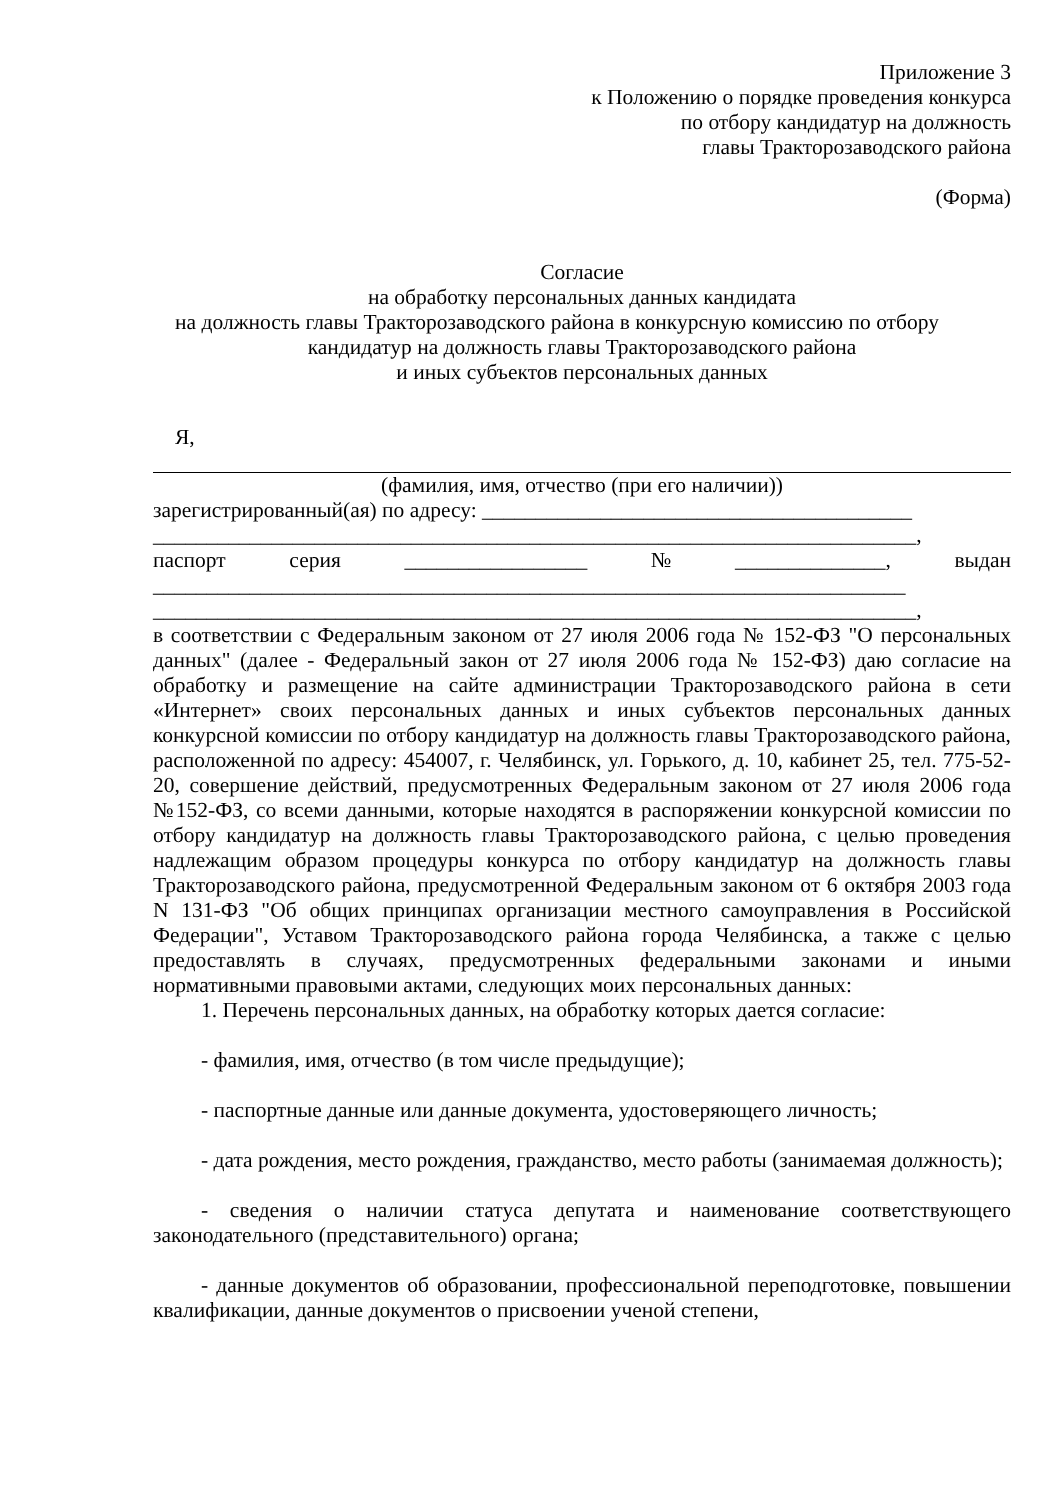Приложение 3
к Положению о порядке проведения конкурса
по отбору кандидатур на должность
главы Тракторозаводского района
(Форма)
Согласие
на обработку персональных данных кандидата
на должность главы Тракторозаводского района в конкурсную комиссию по отбору
кандидатур на должность главы Тракторозаводского района
и иных субъектов персональных данных
Я,
(фамилия, имя, отчество (при его наличии))
зарегистрированный(ая) по адресу: ________________________________________
_______________________________________________________________________,
паспорт серия _________________ № ______________, выдан
______________________________________________________________________
_______________________________________________________________________,
в соответствии с Федеральным законом от 27 июля 2006 года № 152-ФЗ "О персональных данных" (далее - Федеральный закон от 27 июля 2006 года № 152-ФЗ) даю согласие на обработку и размещение на сайте администрации Тракторозаводского района в сети «Интернет» своих персональных данных и иных субъектов персональных данных конкурсной комиссии по отбору кандидатур на должность главы Тракторозаводского района, расположенной по адресу: 454007, г. Челябинск, ул. Горького, д. 10, кабинет 25, тел. 775-52-20, совершение действий, предусмотренных Федеральным законом от 27 июля 2006 года №152-ФЗ, со всеми данными, которые находятся в распоряжении конкурсной комиссии по отбору кандидатур на должность главы Тракторозаводского района, с целью проведения надлежащим образом процедуры конкурса по отбору кандидатур на должность главы Тракторозаводского района, предусмотренной Федеральным законом от 6 октября 2003 года N 131-ФЗ "Об общих принципах организации местного самоуправления в Российской Федерации", Уставом Тракторозаводского района города Челябинска, а также с целью предоставлять в случаях, предусмотренных федеральными законами и иными нормативными правовыми актами, следующих моих персональных данных:
1. Перечень персональных данных, на обработку которых дается согласие:
- фамилия, имя, отчество (в том числе предыдущие);
- паспортные данные или данные документа, удостоверяющего личность;
- дата рождения, место рождения, гражданство, место работы (занимаемая должность);
- сведения о наличии статуса депутата и наименование соответствующего законодательного (представительного) органа;
- данные документов об образовании, профессиональной переподготовке, повышении квалификации, данные документов о присвоении ученой степени,